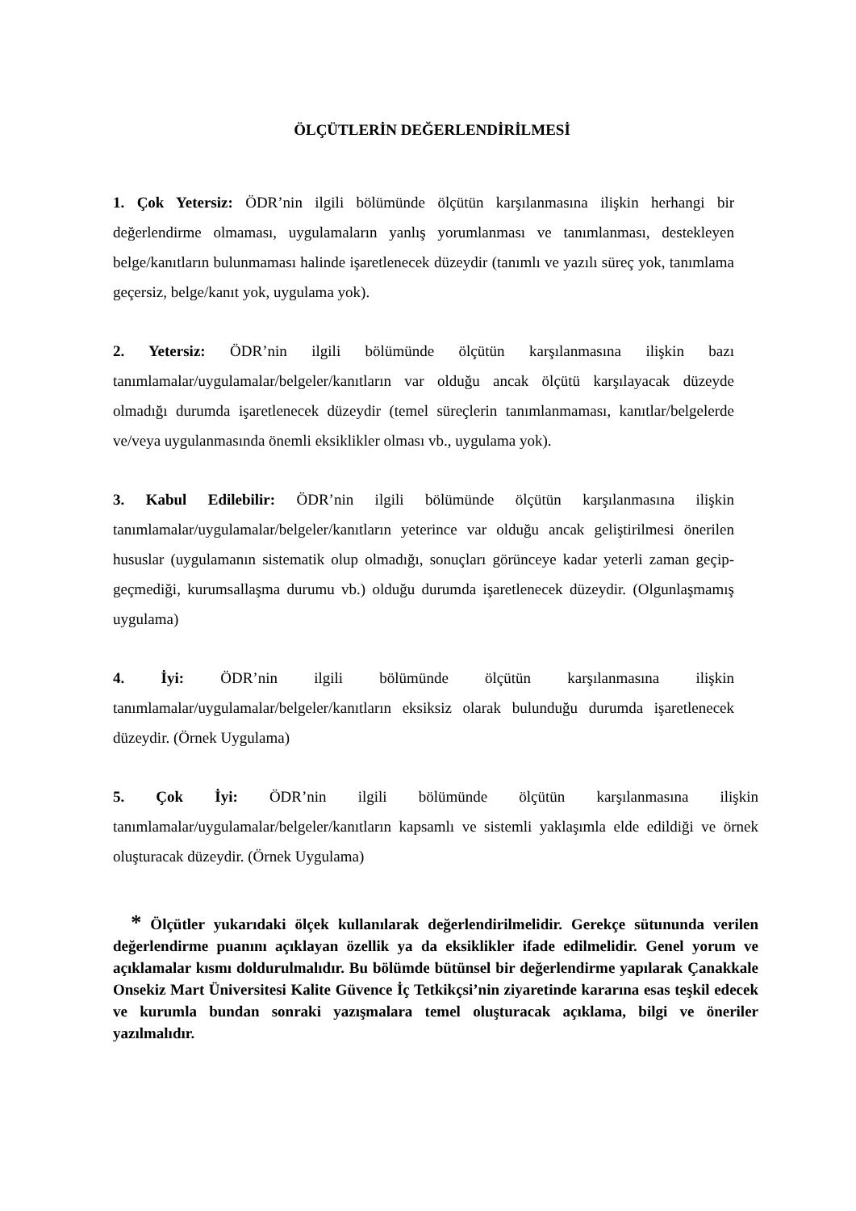ÖLÇÜTLERİN DEĞERLENDİRİLMESİ
1. Çok Yetersiz: ÖDR’nin ilgili bölümünde ölçütün karşılanmasına ilişkin herhangi bir değerlendirme olmaması, uygulamaların yanlış yorumlanması ve tanımlanması, destekleyen belge/kanıtların bulunmaması halinde işaretlenecek düzeydir (tanımlı ve yazılı süreç yok, tanımlama geçersiz, belge/kanıt yok, uygulama yok).
2. Yetersiz: ÖDR’nin ilgili bölümünde ölçütün karşılanmasına ilişkin bazı tanımlamalar/uygulamalar/belgeler/kanıtların var olduğu ancak ölçütü karşılayacak düzeyde olmadığı durumda işaretlenecek düzeydir (temel süreçlerin tanımlanmaması, kanıtlar/belgelerde ve/veya uygulanmasında önemli eksiklikler olması vb., uygulama yok).
3. Kabul Edilebilir: ÖDR’nin ilgili bölümünde ölçütün karşılanmasına ilişkin tanımlamalar/uygulamalar/belgeler/kanıtların yeterince var olduğu ancak geliştirilmesi önerilen hususlar (uygulamanın sistematik olup olmadığı, sonuçları görünceye kadar yeterli zaman geçip-geçmediği, kurumsallaşma durumu vb.) olduğu durumda işaretlenecek düzeydir. (Olgunlaşmamış uygulama)
4. İyi: ÖDR’nin ilgili bölümünde ölçütün karşılanmasına ilişkin tanımlamalar/uygulamalar/belgeler/kanıtların eksiksiz olarak bulunduğu durumda işaretlenecek düzeydir. (Örnek Uygulama)
5. Çok İyi: ÖDR’nin ilgili bölümünde ölçütün karşılanmasına ilişkin tanımlamalar/uygulamalar/belgeler/kanıtların kapsamlı ve sistemli yaklaşımla elde edildiği ve örnek oluşturacak düzeydir. (Örnek Uygulama)
* Ölçütler yukarıdaki ölçek kullanılarak değerlendirilmelidir. Gerekçe sütununda verilen değerlendirme puanını açıklayan özellik ya da eksiklikler ifade edilmelidir. Genel yorum ve açıklamalar kısmı doldurulmalıdır. Bu bölümde bütünsel bir değerlendirme yapılarak Çanakkale Onsekiz Mart Üniversitesi Kalite Güvence İç Tetkikçsi’nin ziyaretinde kararına esas teşkil edecek ve kurumla bundan sonraki yazışmalara temel oluşturacak açıklama, bilgi ve öneriler yazılmalıdır.